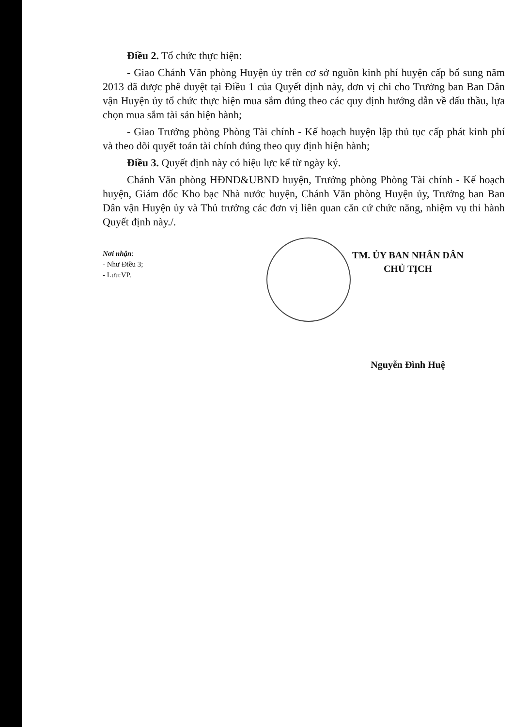Điều 2. Tổ chức thực hiện:
- Giao Chánh Văn phòng Huyện ủy trên cơ sở nguồn kinh phí huyện cấp bổ sung năm 2013 đã được phê duyệt tại Điều 1 của Quyết định này, đơn vị chi cho Trưởng ban Ban Dân vận Huyện ủy tổ chức thực hiện mua sắm đúng theo các quy định hướng dẫn về đấu thầu, lựa chọn mua sắm tài sản hiện hành;
- Giao Trưởng phòng Phòng Tài chính - Kế hoạch huyện lập thủ tục cấp phát kinh phí và theo dõi quyết toán tài chính đúng theo quy định hiện hành;
Điều 3. Quyết định này có hiệu lực kể từ ngày ký.
Chánh Văn phòng HĐND&UBND huyện, Trưởng phòng Phòng Tài chính - Kế hoạch huyện, Giám đốc Kho bạc Nhà nước huyện, Chánh Văn phòng Huyện ủy, Trưởng ban Ban Dân vận Huyện ủy và Thủ trưởng các đơn vị liên quan căn cứ chức năng, nhiệm vụ thi hành Quyết định này./.
Nơi nhận:
- Như Điều 3;
- Lưu:VP.
TM. ỦY BAN NHÂN DÂN
CHỦ TỊCH
Nguyễn Đình Huệ